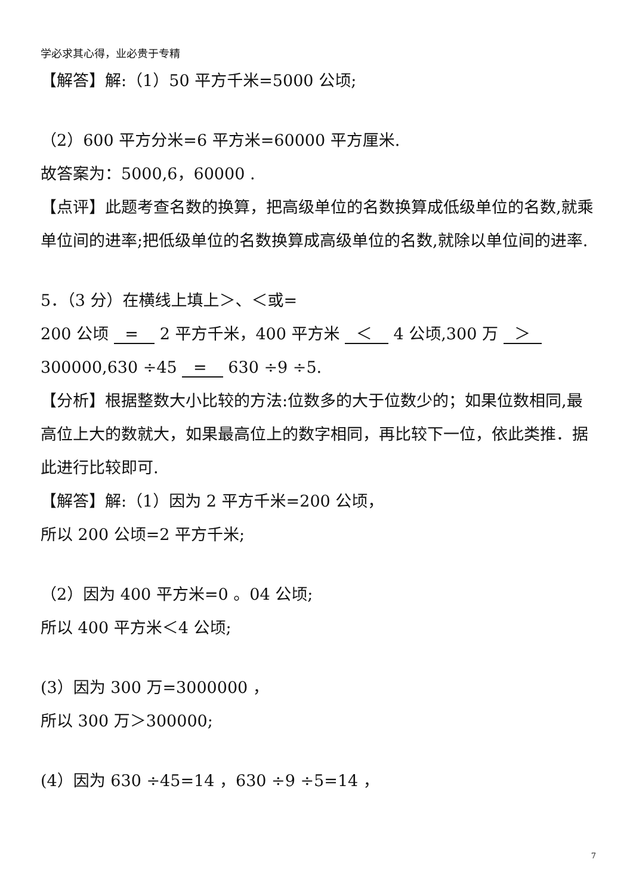学必求其心得，业必贵于专精
【解答】解:（1）50 平方千米=5000 公顷;
（2）600 平方分米=6 平方米=60000 平方厘米.
故答案为：5000,6，60000 .
【点评】此题考查名数的换算，把高级单位的名数换算成低级单位的名数,就乘单位间的进率;把低级单位的名数换算成高级单位的名数,就除以单位间的进率.
5．（3 分）在横线上填上＞、＜或=
200 公顷 = 2 平方千米，400 平方米 ＜ 4 公顷,300 万 ＞ 300000,630 ÷45 = 630 ÷9 ÷5.
【分析】根据整数大小比较的方法:位数多的大于位数少的；如果位数相同,最高位上大的数就大，如果最高位上的数字相同，再比较下一位，依此类推．据此进行比较即可.
【解答】解:（1）因为 2 平方千米=200 公顷，
所以 200 公顷=2 平方千米;
（2）因为 400 平方米=0 。04 公顷;
所以 400 平方米＜4 公顷;
(3）因为 300 万=3000000 ，
所以 300 万＞300000;
(4）因为 630 ÷45=14 ，630 ÷9 ÷5=14 ，
7